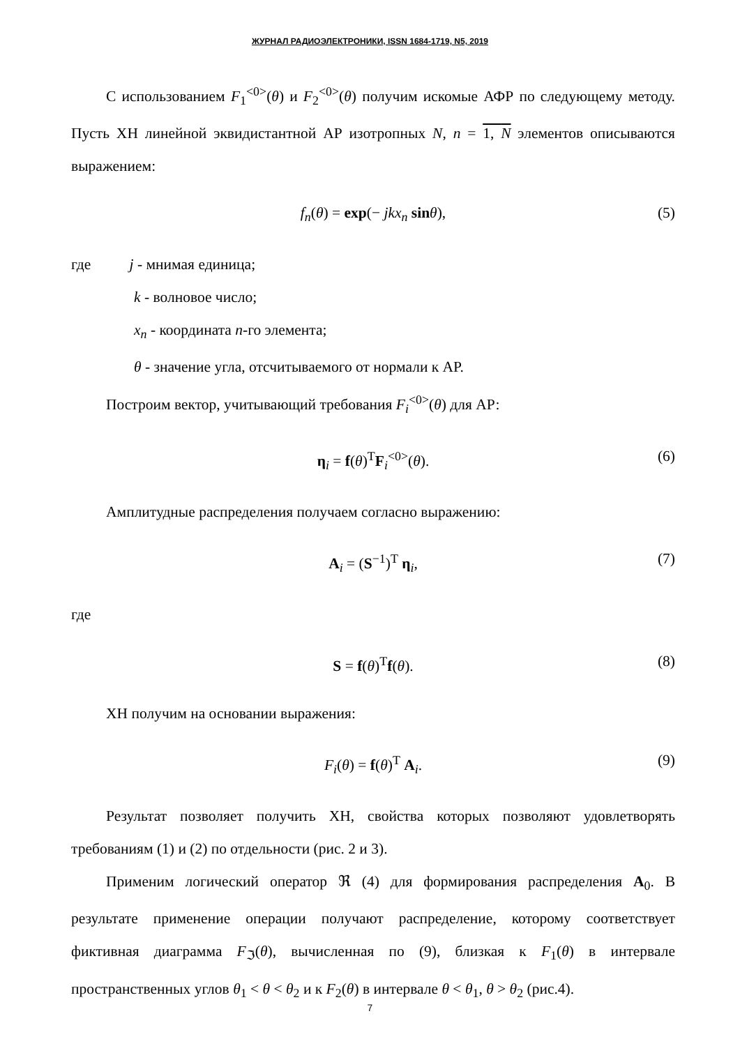ЖУРНАЛ РАДИОЭЛЕКТРОНИКИ, ISSN 1684-1719, N5, 2019
С использованием F<sub>1</sub><sup><0></sup>(θ) и F<sub>2</sub><sup><0></sup>(θ) получим искомые АФР по следующему методу. Пусть ХН линейной эквидистантной АР изотропных N, n = 1, N элементов описываются выражением:
f<sub>n</sub>(θ) = exp(− jkx<sub>n</sub> sin θ), (5)
где j - мнимая единица;
k - волновое число;
x<sub>n</sub> - координата n-го элемента;
θ - значение угла, отсчитываемого от нормали к АР.
Построим вектор, учитывающий требования F<sub>i</sub><sup><0></sup>(θ) для АР:
η<sub>i</sub> = f(θ)<sup>T</sup>F<sub>i</sub><sup><0></sup>(θ). (6)
Амплитудные распределения получаем согласно выражению:
A<sub>i</sub> = (S<sup>−1</sup>)<sup>T</sup> η<sub>i</sub>, (7)
где
S = f(θ)<sup>T</sup>f(θ). (8)
ХН получим на основании выражения:
F<sub>i</sub>(θ) = f(θ)<sup>T</sup> A<sub>i</sub>. (9)
Результат позволяет получить ХН, свойства которых позволяют удовлетворять требованиям (1) и (2) по отдельности (рис. 2 и 3).
Применим логический оператор ℜ (4) для формирования распределения A<sub>0</sub>. В результате применение операции получают распределение, которому соответствует фиктивная диаграмма F<sub>ℑ</sub>(θ), вычисленная по (9), близкая к F<sub>1</sub>(θ) в интервале пространственных углов θ<sub>1</sub> < θ < θ<sub>2</sub> и к F<sub>2</sub>(θ) в интервале θ < θ<sub>1</sub>, θ > θ<sub>2</sub> (рис.4).
7